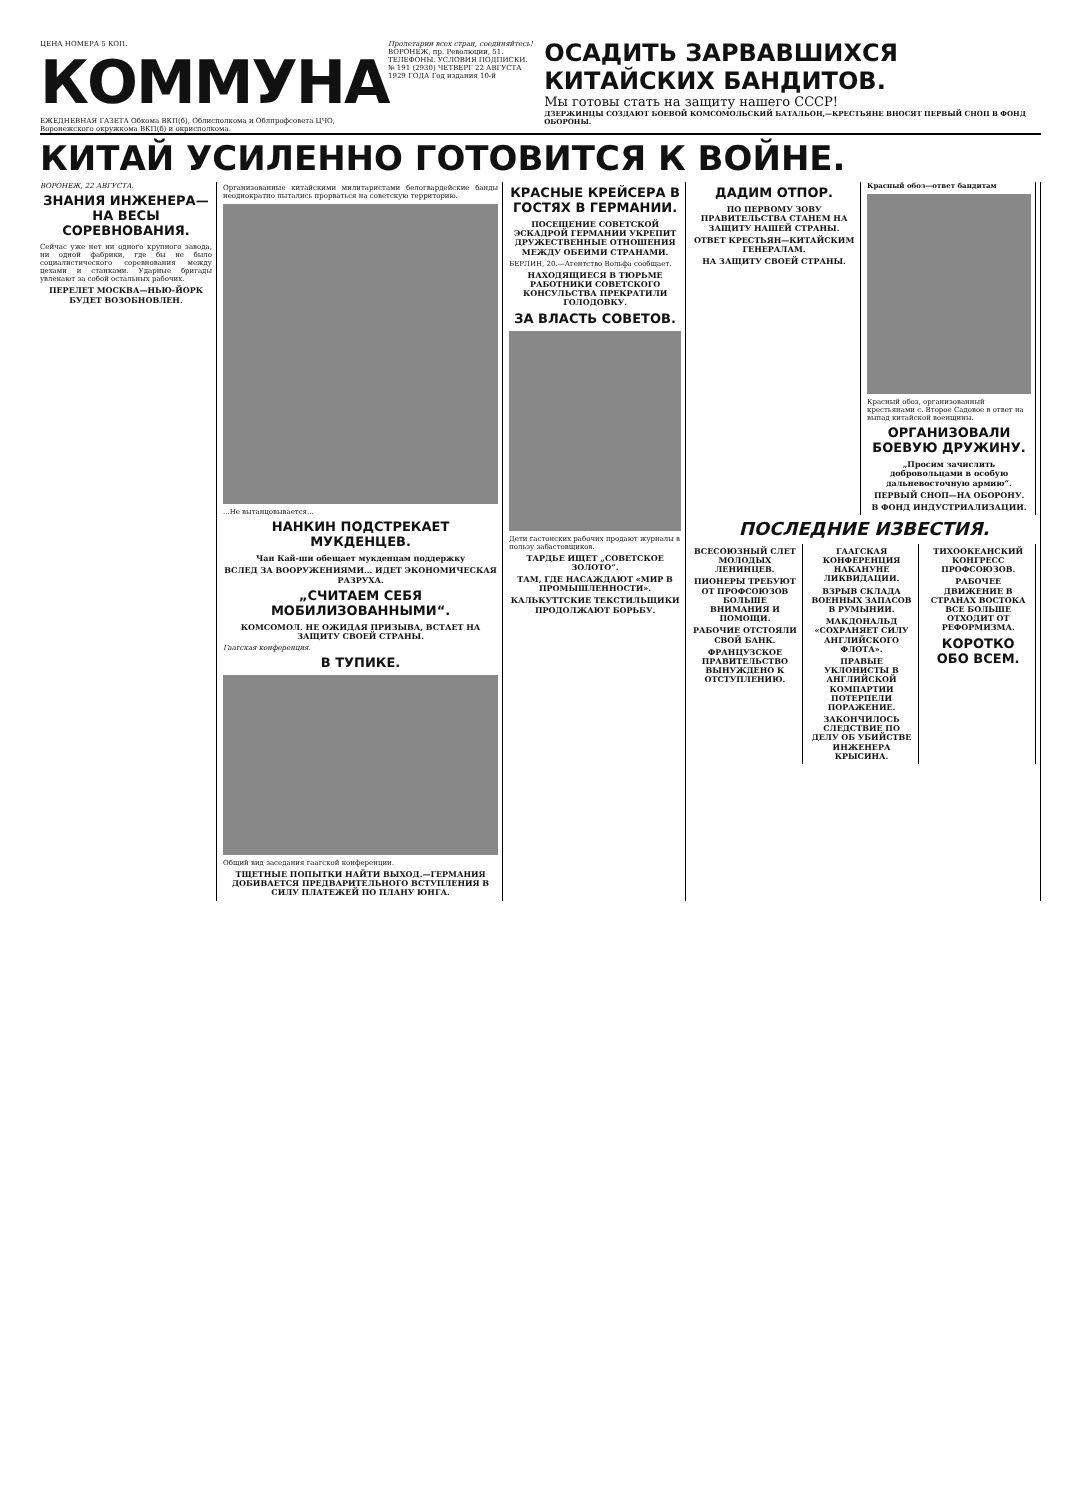ЦЕНА НОМЕРА 5 КОП.
КОММУНА
ЕЖЕДНЕВНАЯ ГАЗЕТА Обкома ВКП(б), Облисполкома и Облпрофсовета ЦЧО, Воронежского окружкома ВКП(б) и окрисполкома.
Пролетарии всех стран, соединяйтесь!
ВОРОНЕЖ, пр. Революции, 51.
ТЕЛЕФОНЫ. УСЛОВИЯ ПОДПИСКИ.
№ 191 (2930) ЧЕТВЕРГ 22 АВГУСТА 1929 ГОДА Год издания 10-й
ОСАДИТЬ ЗАРВАВШИХСЯ КИТАЙСКИХ БАНДИТОВ.
Мы готовы стать на защиту нашего СССР!
ДЗЕРЖИНЦЫ СОЗДАЮТ БОЕВОЙ КОМСОМОЛЬСКИЙ БАТАЛЬОН,—КРЕСТЬЯНЕ ВНОСЯТ ПЕРВЫЙ СНОП В ФОНД ОБОРОНЫ.
КИТАЙ УСИЛЕННО ГОТОВИТСЯ К ВОЙНЕ.
ВОРОНЕЖ, 22 АВГУСТА.
ЗНАНИЯ ИНЖЕНЕРА—НА ВЕСЫ СОРЕВНОВАНИЯ.
Сейчас уже нет ни одного крупного завода, ни одной фабрики, где бы не было социалистического соревнования между цехами и станками. Ударные бригады увлекают за собой остальных рабочих.
ПЕРЕЛЕТ МОСКВА—НЬЮ-ЙОРК БУДЕТ ВОЗОБНОВЛЕН.
Организованные китайскими милитаристами белогвардейские банды неоднократно пытались прорваться на советскую территорию.
...Не вытанцовывается...
НАНКИН ПОДСТРЕКАЕТ МУКДЕНЦЕВ.
Чан Кай-ши обещает мукденцам поддержку
ВСЛЕД ЗА ВООРУЖЕНИЯМИ... ИДЕТ ЭКОНОМИЧЕСКАЯ РАЗРУХА.
„СЧИТАЕМ СЕБЯ МОБИЛИЗОВАННЫМИ“.
КОМСОМОЛ. НЕ ОЖИДАЯ ПРИЗЫВА, ВСТАЕТ НА ЗАЩИТУ СВОЕЙ СТРАНЫ.
Гаагская конференция.
В ТУПИКЕ.
Общий вид заседания гаагской конференции.
ТЩЕТНЫЕ ПОПЫТКИ НАЙТИ ВЫХОД.—ГЕРМАНИЯ ДОБИВАЕТСЯ ПРЕДВАРИТЕЛЬНОГО ВСТУПЛЕНИЯ В СИЛУ ПЛАТЕЖЕЙ ПО ПЛАНУ ЮНГА.
КРАСНЫЕ КРЕЙСЕРА В ГОСТЯХ В ГЕРМАНИИ.
ПОСЕЩЕНИЕ СОВЕТСКОЙ ЭСКАДРОЙ ГЕРМАНИИ УКРЕПИТ ДРУЖЕСТВЕННЫЕ ОТНОШЕНИЯ МЕЖДУ ОБЕИМИ СТРАНАМИ.
БЕРЛИН, 20.—Агентство Вольфа сообщает.
НАХОДЯЩИЕСЯ В ТЮРЬМЕ РАБОТНИКИ СОВЕТСКОГО КОНСУЛЬСТВА ПРЕКРАТИЛИ ГОЛОДОВКУ.
ЗА ВЛАСТЬ СОВЕТОВ.
Дети гастонских рабочих продают журналы в пользу забастовщиков.
ТАРДЬЕ ИЩЕТ „СОВЕТСКОЕ ЗОЛОТО“.
ТАМ, ГДЕ НАСАЖДАЮТ «МИР В ПРОМЫШЛЕННОСТИ».
КАЛЬКУТТСКИЕ ТЕКСТИЛЬЩИКИ ПРОДОЛЖАЮТ БОРЬБУ.
ДАДИМ ОТПОР.
ПО ПЕРВОМУ ЗОВУ ПРАВИТЕЛЬСТВА СТАНЕМ НА ЗАЩИТУ НАШЕЙ СТРАНЫ.
ОТВЕТ КРЕСТЬЯН—КИТАЙСКИМ ГЕНЕРАЛАМ.
НА ЗАЩИТУ СВОЕЙ СТРАНЫ.
Красный обоз—ответ бандитам
Красный обоз, организованный крестьянами с. Второе Садовое в ответ на выпад китайской военщины.
ОРГАНИЗОВАЛИ БОЕВУЮ ДРУЖИНУ.
„Просим зачислить добровольцами в особую дальневосточную армию“.
ПЕРВЫЙ СНОП—НА ОБОРОНУ.
В ФОНД ИНДУСТРИАЛИЗАЦИИ.
ПОСЛЕДНИЕ ИЗВЕСТИЯ.
ВСЕСОЮЗНЫЙ СЛЕТ МОЛОДЫХ ЛЕНИНЦЕВ.
ПИОНЕРЫ ТРЕБУЮТ ОТ ПРОФСОЮЗОВ БОЛЬШЕ ВНИМАНИЯ И ПОМОЩИ.
РАБОЧИЕ ОТСТОЯЛИ СВОЙ БАНК.
ФРАНЦУЗСКОЕ ПРАВИТЕЛЬСТВО ВЫНУЖДЕНО К ОТСТУПЛЕНИЮ.
ГААГСКАЯ КОНФЕРЕНЦИЯ НАКАНУНЕ ЛИКВИДАЦИИ.
ВЗРЫВ СКЛАДА ВОЕННЫХ ЗАПАСОВ В РУМЫНИИ.
МАКДОНАЛЬД «СОХРАНЯЕТ СИЛУ АНГЛИЙСКОГО ФЛОТА».
ПРАВЫЕ УКЛОНИСТЫ В АНГЛИЙСКОЙ КОМПАРТИИ ПОТЕРПЕЛИ ПОРАЖЕНИЕ.
ЗАКОНЧИЛОСЬ СЛЕДСТВИЕ ПО ДЕЛУ ОБ УБИЙСТВЕ ИНЖЕНЕРА КРЫСИНА.
ТИХООКЕАНСКИЙ КОНГРЕСС ПРОФСОЮЗОВ.
РАБОЧЕЕ ДВИЖЕНИЕ В СТРАНАХ ВОСТОКА ВСЕ БОЛЬШЕ ОТХОДИТ ОТ РЕФОРМИЗМА.
КОРОТКО ОБО ВСЕМ.